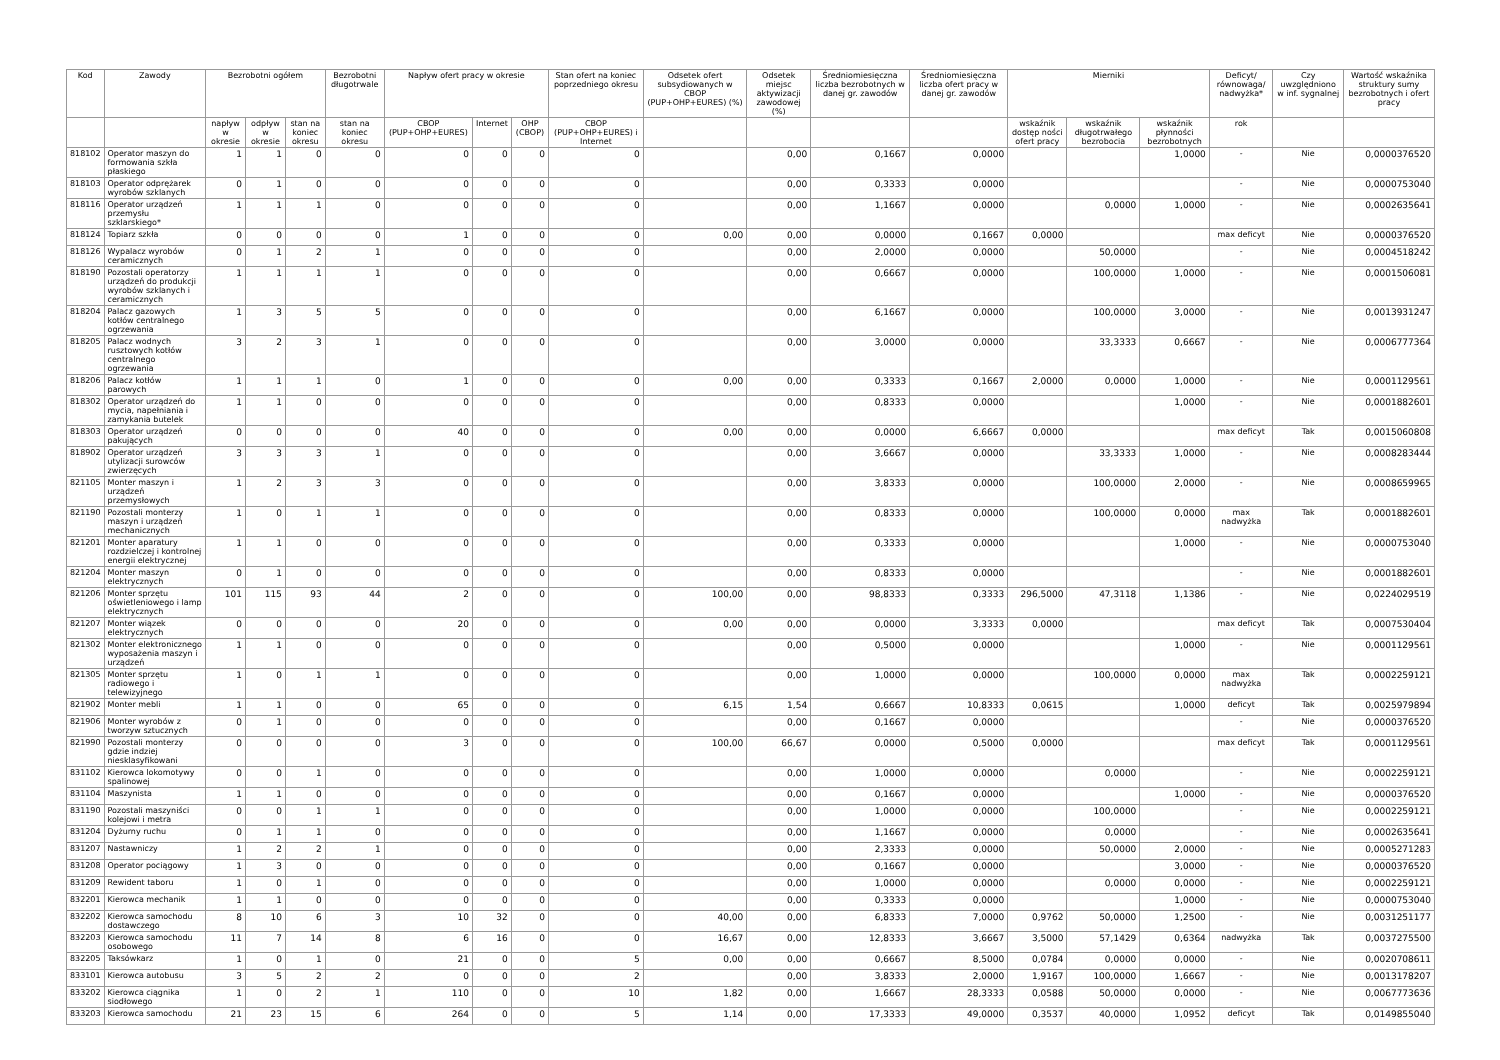| Kod | Zawody | Bezrobotni ogółem | | | Bezrobotni długotrwale | Napływ ofert pracy w okresie | | | Stan ofert na koniec poprzedniego okresu | Odsetek ofert subsydiowanych w CBOP (PUP+OHP+EURES) (%) | Odsetek miejsc aktywizacji zawodowej (%) | Średniomiesięczna liczba bezrobotnych w danej gr. zawodów | Średniomiesięczna liczba ofert pracy w danej gr. zawodów | Mierniki | | | Deficyt/ równowaga/ nadwyżka* | Czy uwzględniono w inf. sygnalnej | Wartość wskaźnika struktury sumy bezrobotnych i ofert pracy |
| --- | --- | --- | --- | --- | --- | --- | --- | --- | --- | --- | --- | --- | --- | --- | --- | --- | --- | --- | --- |
| | | napływ w okresie | odpływ w okresie | stan na koniec okresu | stan na koniec okresu | CBOP (PUP+OHP+EURES) | Internet | OHP (CBOP) | CBOP (PUP+OHP+EURES) i Internet | | | | | wskaźnik dostęp ności ofert pracy | wskaźnik długotrwałego bezrobocia | wskaźnik płynności bezrobotnych | rok | | |
| 818102 | Operator maszyn do formowania szkła płaskiego | 1 | 1 | 0 | 0 | 0 | 0 | 0 | 0 | | 0,00 | 0,1667 | 0,0000 | | | 1,0000 | - | Nie | 0,0000376520 |
| 818103 | Operator odprężarek wyrobów szklanych | 0 | 1 | 0 | 0 | 0 | 0 | 0 | 0 | | 0,00 | 0,3333 | 0,0000 | | | | - | Nie | 0,0000753040 |
| 818116 | Operator urządzeń przemysłu szklarskiego* | 1 | 1 | 1 | 0 | 0 | 0 | 0 | 0 | | 0,00 | 1,1667 | 0,0000 | | 0,0000 | 1,0000 | - | Nie | 0,0002635641 |
| 818124 | Topiarz szkła | 0 | 0 | 0 | 0 | 1 | 0 | 0 | 0 | 0,00 | 0,00 | 0,0000 | 0,1667 | 0,0000 | | | max deficyt | Nie | 0,0000376520 |
| 818126 | Wypalacz wyrobów ceramicznych | 0 | 1 | 2 | 1 | 0 | 0 | 0 | 0 | | 0,00 | 2,0000 | 0,0000 | | 50,0000 | | - | Nie | 0,0004518242 |
| 818190 | Pozostali operatorzy urządzeń do produkcji wyrobów szklanych i ceramicznych | 1 | 1 | 1 | 1 | 0 | 0 | 0 | 0 | | 0,00 | 0,6667 | 0,0000 | | 100,0000 | 1,0000 | - | Nie | 0,0001506081 |
| 818204 | Palacz gazowych kotłów centralnego ogrzewania | 1 | 3 | 5 | 5 | 0 | 0 | 0 | 0 | | 0,00 | 6,1667 | 0,0000 | | 100,0000 | 3,0000 | - | Nie | 0,0013931247 |
| 818205 | Palacz wodnych rusztowych kotłów centralnego ogrzewania | 3 | 2 | 3 | 1 | 0 | 0 | 0 | 0 | | 0,00 | 3,0000 | 0,0000 | | 33,3333 | 0,6667 | - | Nie | 0,0006777364 |
| 818206 | Palacz kotłów parowych | 1 | 1 | 1 | 0 | 1 | 0 | 0 | 0 | 0,00 | 0,00 | 0,3333 | 0,1667 | 2,0000 | 0,0000 | 1,0000 | - | Nie | 0,0001129561 |
| 818302 | Operator urządzeń do mycia, napełniania i zamykania butelek | 1 | 1 | 0 | 0 | 0 | 0 | 0 | 0 | | 0,00 | 0,8333 | 0,0000 | | | 1,0000 | - | Nie | 0,0001882601 |
| 818303 | Operator urządzeń pakujących | 0 | 0 | 0 | 0 | 40 | 0 | 0 | 0 | 0,00 | 0,00 | 0,0000 | 6,6667 | 0,0000 | | | max deficyt | Tak | 0,0015060808 |
| 818902 | Operator urządzeń utylizacji surowców zwierzęcych | 3 | 3 | 3 | 1 | 0 | 0 | 0 | 0 | | 0,00 | 3,6667 | 0,0000 | | 33,3333 | 1,0000 | - | Nie | 0,0008283444 |
| 821105 | Monter maszyn i urządzeń przemysłowych | 1 | 2 | 3 | 3 | 0 | 0 | 0 | 0 | | 0,00 | 3,8333 | 0,0000 | | 100,0000 | 2,0000 | - | Nie | 0,0008659965 |
| 821190 | Pozostali monterzy maszyn i urządzeń mechanicznych | 1 | 0 | 1 | 1 | 0 | 0 | 0 | 0 | | 0,00 | 0,8333 | 0,0000 | | 100,0000 | 0,0000 | max nadwyżka | Tak | 0,0001882601 |
| 821201 | Monter aparatury rozdzielczej i kontrolnej energii elektrycznej | 1 | 1 | 0 | 0 | 0 | 0 | 0 | 0 | | 0,00 | 0,3333 | 0,0000 | | | 1,0000 | - | Nie | 0,0000753040 |
| 821204 | Monter maszyn elektrycznych | 0 | 1 | 0 | 0 | 0 | 0 | 0 | 0 | | 0,00 | 0,8333 | 0,0000 | | | | - | Nie | 0,0001882601 |
| 821206 | Monter sprzętu oświetleniowego i lamp elektrycznych | 101 | 115 | 93 | 44 | 2 | 0 | 0 | 0 | 100,00 | 0,00 | 98,8333 | 0,3333 | 296,5000 | 47,3118 | 1,1386 | - | Nie | 0,0224029519 |
| 821207 | Monter wiązek elektrycznych | 0 | 0 | 0 | 0 | 20 | 0 | 0 | 0 | 0,00 | 0,00 | 0,0000 | 3,3333 | 0,0000 | | | max deficyt | Tak | 0,0007530404 |
| 821302 | Monter elektronicznego wyposażenia maszyn i urządzeń | 1 | 1 | 0 | 0 | 0 | 0 | 0 | 0 | | 0,00 | 0,5000 | 0,0000 | | | 1,0000 | - | Nie | 0,0001129561 |
| 821305 | Monter sprzętu radiowego i telewizyjnego | 1 | 0 | 1 | 1 | 0 | 0 | 0 | 0 | | 0,00 | 1,0000 | 0,0000 | | 100,0000 | 0,0000 | max nadwyżka | Tak | 0,0002259121 |
| 821902 | Monter mebli | 1 | 1 | 0 | 0 | 65 | 0 | 0 | 0 | 6,15 | 1,54 | 0,6667 | 10,8333 | 0,0615 | | 1,0000 | deficyt | Tak | 0,0025979894 |
| 821906 | Monter wyrobów z tworzyw sztucznych | 0 | 1 | 0 | 0 | 0 | 0 | 0 | 0 | | 0,00 | 0,1667 | 0,0000 | | | | - | Nie | 0,0000376520 |
| 821990 | Pozostali monterzy gdzie indziej niesklasyfikowani | 0 | 0 | 0 | 0 | 3 | 0 | 0 | 0 | 100,00 | 66,67 | 0,0000 | 0,5000 | 0,0000 | | | max deficyt | Tak | 0,0001129561 |
| 831102 | Kierowca lokomotywy spalinowej | 0 | 0 | 1 | 0 | 0 | 0 | 0 | 0 | | 0,00 | 1,0000 | 0,0000 | | 0,0000 | | - | Nie | 0,0002259121 |
| 831104 | Maszynista | 1 | 1 | 0 | 0 | 0 | 0 | 0 | 0 | | 0,00 | 0,1667 | 0,0000 | | | 1,0000 | - | Nie | 0,0000376520 |
| 831190 | Pozostali maszyniści kolejowi i metra | 0 | 0 | 1 | 1 | 0 | 0 | 0 | 0 | | 0,00 | 1,0000 | 0,0000 | | 100,0000 | | - | Nie | 0,0002259121 |
| 831204 | Dyżurny ruchu | 0 | 1 | 1 | 0 | 0 | 0 | 0 | 0 | | 0,00 | 1,1667 | 0,0000 | | 0,0000 | | - | Nie | 0,0002635641 |
| 831207 | Nastawniczy | 1 | 2 | 2 | 1 | 0 | 0 | 0 | 0 | | 0,00 | 2,3333 | 0,0000 | | 50,0000 | 2,0000 | - | Nie | 0,0005271283 |
| 831208 | Operator pociągowy | 1 | 3 | 0 | 0 | 0 | 0 | 0 | 0 | | 0,00 | 0,1667 | 0,0000 | | | 3,0000 | - | Nie | 0,0000376520 |
| 831209 | Rewident taboru | 1 | 0 | 1 | 0 | 0 | 0 | 0 | 0 | | 0,00 | 1,0000 | 0,0000 | | 0,0000 | 0,0000 | - | Nie | 0,0002259121 |
| 832201 | Kierowca mechanik | 1 | 1 | 0 | 0 | 0 | 0 | 0 | 0 | | 0,00 | 0,3333 | 0,0000 | | | 1,0000 | - | Nie | 0,0000753040 |
| 832202 | Kierowca samochodu dostawczego | 8 | 10 | 6 | 3 | 10 | 32 | 0 | 0 | 40,00 | 0,00 | 6,8333 | 7,0000 | 0,9762 | 50,0000 | 1,2500 | - | Nie | 0,0031251177 |
| 832203 | Kierowca samochodu osobowego | 11 | 7 | 14 | 8 | 6 | 16 | 0 | 0 | 16,67 | 0,00 | 12,8333 | 3,6667 | 3,5000 | 57,1429 | 0,6364 | nadwyżka | Tak | 0,0037275500 |
| 832205 | Taksówkarz | 1 | 0 | 1 | 0 | 21 | 0 | 0 | 5 | 0,00 | 0,00 | 0,6667 | 8,5000 | 0,0784 | 0,0000 | 0,0000 | - | Nie | 0,0020708611 |
| 833101 | Kierowca autobusu | 3 | 5 | 2 | 2 | 0 | 0 | 0 | 2 | | 0,00 | 3,8333 | 2,0000 | 1,9167 | 100,0000 | 1,6667 | - | Nie | 0,0013178207 |
| 833202 | Kierowca ciągnika siodłowego | 1 | 0 | 2 | 1 | 110 | 0 | 0 | 10 | 1,82 | 0,00 | 1,6667 | 28,3333 | 0,0588 | 50,0000 | 0,0000 | - | Nie | 0,0067773636 |
| 833203 | Kierowca samochodu | 21 | 23 | 15 | 6 | 264 | 0 | 0 | 5 | 1,14 | 0,00 | 17,3333 | 49,0000 | 0,3537 | 40,0000 | 1,0952 | deficyt | Tak | 0,0149855040 |